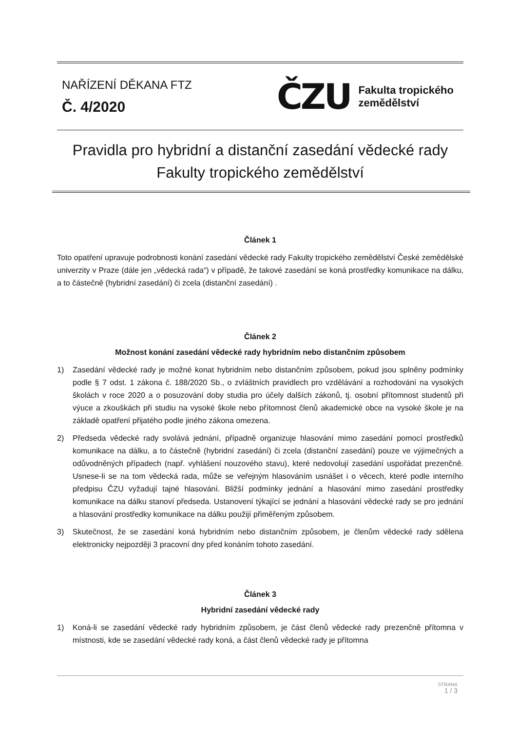NAŘÍZENÍ DĚKANA FTZ
Č. 4/2020
ČZU
Fakulta tropického
zemědělství
Pravidla pro hybridní a distanční zasedání vědecké rady
Fakulty tropického zemědělství
Článek 1
Toto opatření upravuje podrobnosti konání zasedání vědecké rady Fakulty tropického zemědělství České zemědělské univerzity v Praze (dále jen „vědecká rada“) v případě, že takové zasedání se koná prostředky komunikace na dálku, a to částečně (hybridní zasedání) či zcela (distanční zasedání) .
Článek 2
Možnost konání zasedání vědecké rady hybridním nebo distančním způsobem
1) Zasedání vědecké rady je možné konat hybridním nebo distančním způsobem, pokud jsou splněny podmínky podle § 7 odst. 1 zákona č. 188/2020 Sb., o zvláštních pravidlech pro vzdělávání a rozhodování na vysokých školách v roce 2020 a o posuzování doby studia pro účely dalších zákonů, tj. osobní přítomnost studentů při výuce a zkouškách při studiu na vysoké škole nebo přítomnost členů akademické obce na vysoké škole je na základě opatření přijatého podle jiného zákona omezena.
2) Předseda vědecké rady svolává jednání, případně organizuje hlasování mimo zasedání pomocí prostředků komunikace na dálku, a to částečně (hybridní zasedání) či zcela (distanční zasedání) pouze ve výjimečných a odůvodněných případech (např. vyhlášení nouzového stavu), které nedovolují zasedání uspořádat prezenčně. Usnese-li se na tom vědecká rada, může se veřejným hlasováním usnášet i o věcech, které podle interního předpisu ČZU vyžadují tajné hlasování. Bližší podmínky jednání a hlasování mimo zasedání prostředky komunikace na dálku stanoví předseda. Ustanovení týkající se jednání a hlasování vědecké rady se pro jednání a hlasování prostředky komunikace na dálku použijí přiměřeným způsobem.
3) Skutečnost, že se zasedání koná hybridním nebo distančním způsobem, je členům vědecké rady sdělena elektronicky nejpozději 3 pracovní dny před konáním tohoto zasedání.
Článek 3
Hybridní zasedání vědecké rady
1) Koná-li se zasedání vědecké rady hybridním způsobem, je část členů vědecké rady prezenčně přítomna v místnosti, kde se zasedání vědecké rady koná, a část členů vědecké rady je přítomna
STRANA
1 / 3